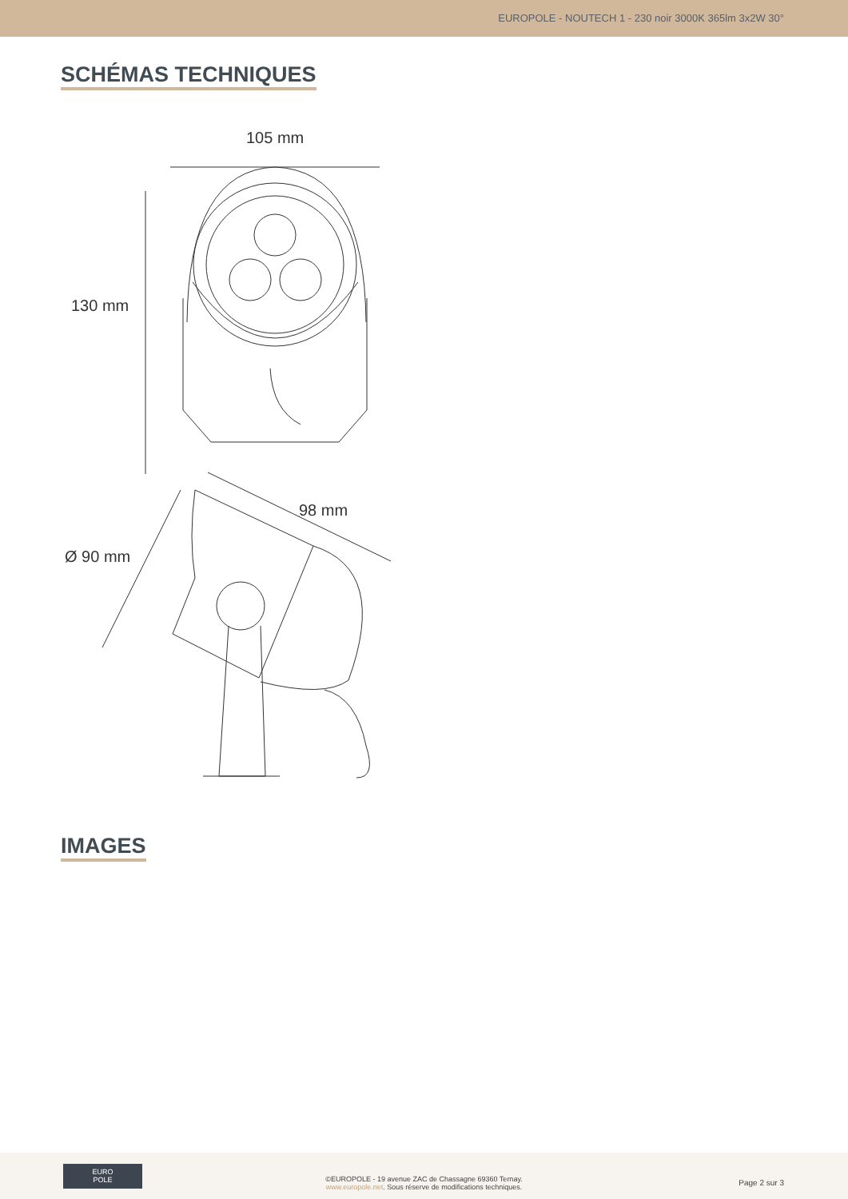EUROPOLE - NOUTECH 1 - 230 noir 3000K 365lm 3x2W 30°
SCHÉMAS TECHNIQUES
105 mm
130 mm
98 mm
Ø 90 mm
IMAGES
EURO
POLE
©EUROPOLE - 19 avenue ZAC de Chassagne 69360 Ternay.
www.europole.net. Sous réserve de modifications techniques.
Page 2 sur 3